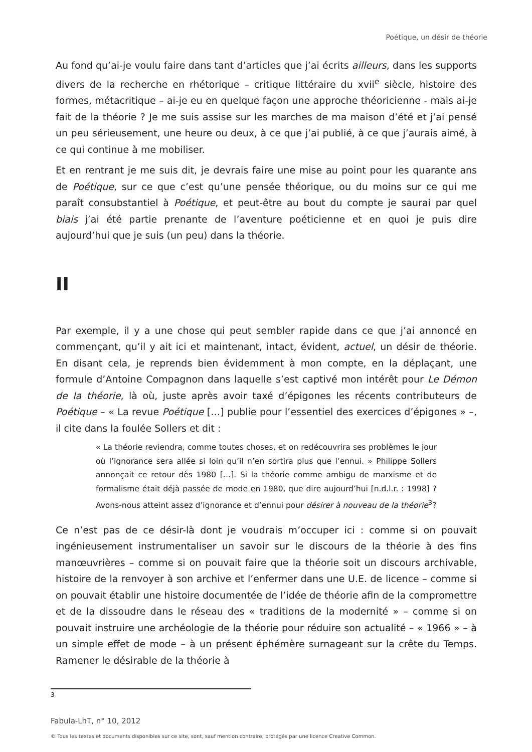Poétique, un désir de théorie
Au fond qu’ai-je voulu faire dans tant d’articles que j’ai écrits ailleurs, dans les supports divers de la recherche en rhétorique – critique littéraire du xvii<sup>e</sup> siècle, histoire des formes, métacritique – ai-je eu en quelque façon une approche théoricienne - mais ai-je fait de la théorie ? Je me suis assise sur les marches de ma maison d’été et j’ai pensé un peu sérieusement, une heure ou deux, à ce que j’ai publié, à ce que j’aurais aimé, à ce qui continue à me mobiliser.
Et en rentrant je me suis dit, je devrais faire une mise au point pour les quarante ans de Poétique, sur ce que c’est qu’une pensée théorique, ou du moins sur ce qui me paraît consubstantiel à Poétique, et peut-être au bout du compte je saurai par quel biais j’ai été partie prenante de l’aventure poéticienne et en quoi je puis dire aujourd’hui que je suis (un peu) dans la théorie.
II
Par exemple, il y a une chose qui peut sembler rapide dans ce que j’ai annoncé en commençant, qu’il y ait ici et maintenant, intact, évident, actuel, un désir de théorie. En disant cela, je reprends bien évidemment à mon compte, en la déplaçant, une formule d’Antoine Compagnon dans laquelle s’est captivé mon intérêt pour Le Démon de la théorie, là où, juste après avoir taxé d’épigones les récents contributeurs de Poétique – « La revue Poétique […] publie pour l’essentiel des exercices d’épigones » –, il cite dans la foulée Sollers et dit :
« La théorie reviendra, comme toutes choses, et on redécouvrira ses problèmes le jour où l’ignorance sera allée si loin qu’il n’en sortira plus que l’ennui. » Philippe Sollers annonçait ce retour dès 1980 […]. Si la théorie comme ambigu de marxisme et de formalisme était déjà passée de mode en 1980, que dire aujourd’hui [n.d.l.r. : 1998] ? Avons-nous atteint assez d’ignorance et d’ennui pour désirer à nouveau de la théorie<sup>3</sup>?
Ce n’est pas de ce désir-là dont je voudrais m’occuper ici : comme si on pouvait ingénieusement instrumentaliser un savoir sur le discours de la théorie à des fins manœuvrières – comme si on pouvait faire que la théorie soit un discours archivable, histoire de la renvoyer à son archive et l’enfermer dans une U.E. de licence – comme si on pouvait établir une histoire documentée de l’idée de théorie afin de la compromettre et de la dissoudre dans le réseau des « traditions de la modernité » – comme si on pouvait instruire une archéologie de la théorie pour réduire son actualité – « 1966 » – à un simple effet de mode – à un présent éphémère surnageant sur la crête du Temps. Ramener le désirable de la théorie à
3
Fabula-LhT, n° 10, 2012
© Tous les textes et documents disponibles sur ce site, sont, sauf mention contraire, protégés par une licence Creative Common.